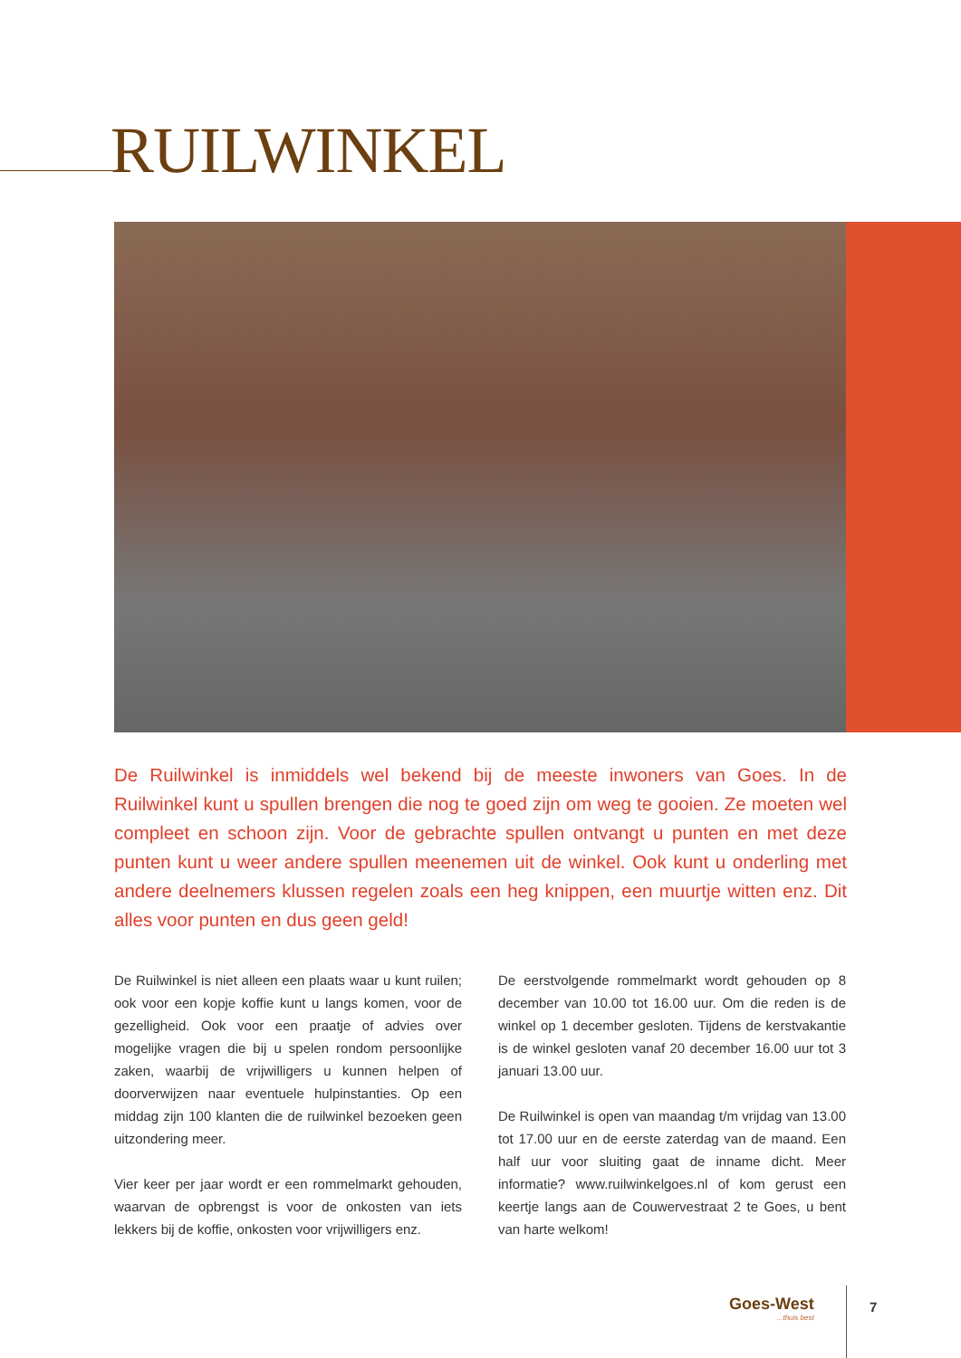RUILWINKEL
De Ruilwinkel is inmiddels wel bekend bij de meeste inwoners van Goes. In de Ruilwinkel kunt u spullen brengen die nog te goed zijn om weg te gooien. Ze moeten wel compleet en schoon zijn. Voor de gebrachte spullen ontvangt u punten en met deze punten kunt u weer andere spullen meenemen uit de winkel. Ook kunt u onderling met andere deelnemers klussen regelen zoals een heg knippen, een muurtje witten enz. Dit alles voor punten en dus geen geld!
De Ruilwinkel is niet alleen een plaats waar u kunt ruilen; ook voor een kopje koffie kunt u langs komen, voor de gezelligheid. Ook voor een praatje of advies over mogelijke vragen die bij u spelen rondom persoonlijke zaken, waarbij de vrijwilligers u kunnen helpen of doorverwijzen naar eventuele hulpinstanties. Op een middag zijn 100 klanten die de ruilwinkel bezoeken geen uitzondering meer.
Vier keer per jaar wordt er een rommelmarkt gehouden, waarvan de opbrengst is voor de onkosten van iets lekkers bij de koffie, onkosten voor vrijwilligers enz.
De eerstvolgende rommelmarkt wordt gehouden op 8 december van 10.00 tot 16.00 uur. Om die reden is de winkel op 1 december gesloten. Tijdens de kerstvakantie is de winkel gesloten vanaf 20 december 16.00 uur tot 3 januari 13.00 uur.
De Ruilwinkel is open van maandag t/m vrijdag van 13.00 tot 17.00 uur en de eerste zaterdag van de maand. Een half uur voor sluiting gaat de inname dicht. Meer informatie? www.ruilwinkelgoes.nl of kom gerust een keertje langs aan de Couwervestraat 2 te Goes, u bent van harte welkom!
Goes-West...thuis best 7